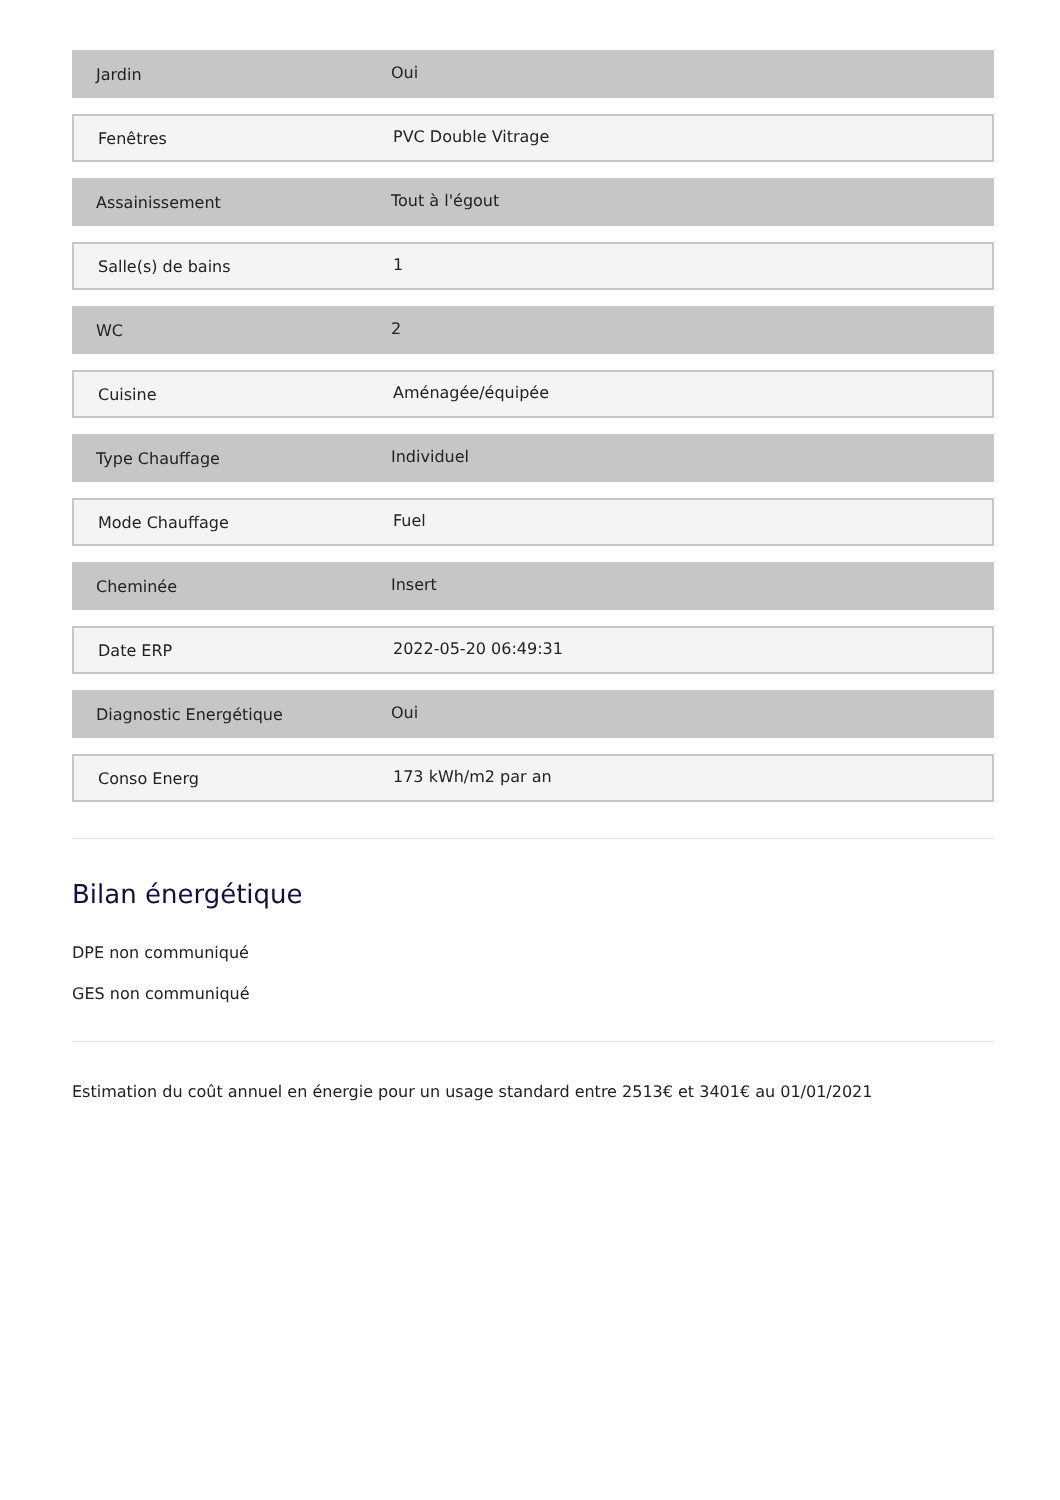Jardin
Oui
Fenêtres
PVC Double Vitrage
Assainissement
Tout à l'égout
Salle(s) de bains
1
WC
2
Cuisine
Aménagée/équipée
Type Chauffage
Individuel
Mode Chauffage
Fuel
Cheminée
Insert
Date ERP
2022-05-20 06:49:31
Diagnostic Energétique
Oui
Conso Energ
173 kWh/m2 par an
Bilan énergétique
DPE non communiqué
GES non communiqué
Estimation du coût annuel en énergie pour un usage standard entre 2513€ et 3401€ au 01/01/2021